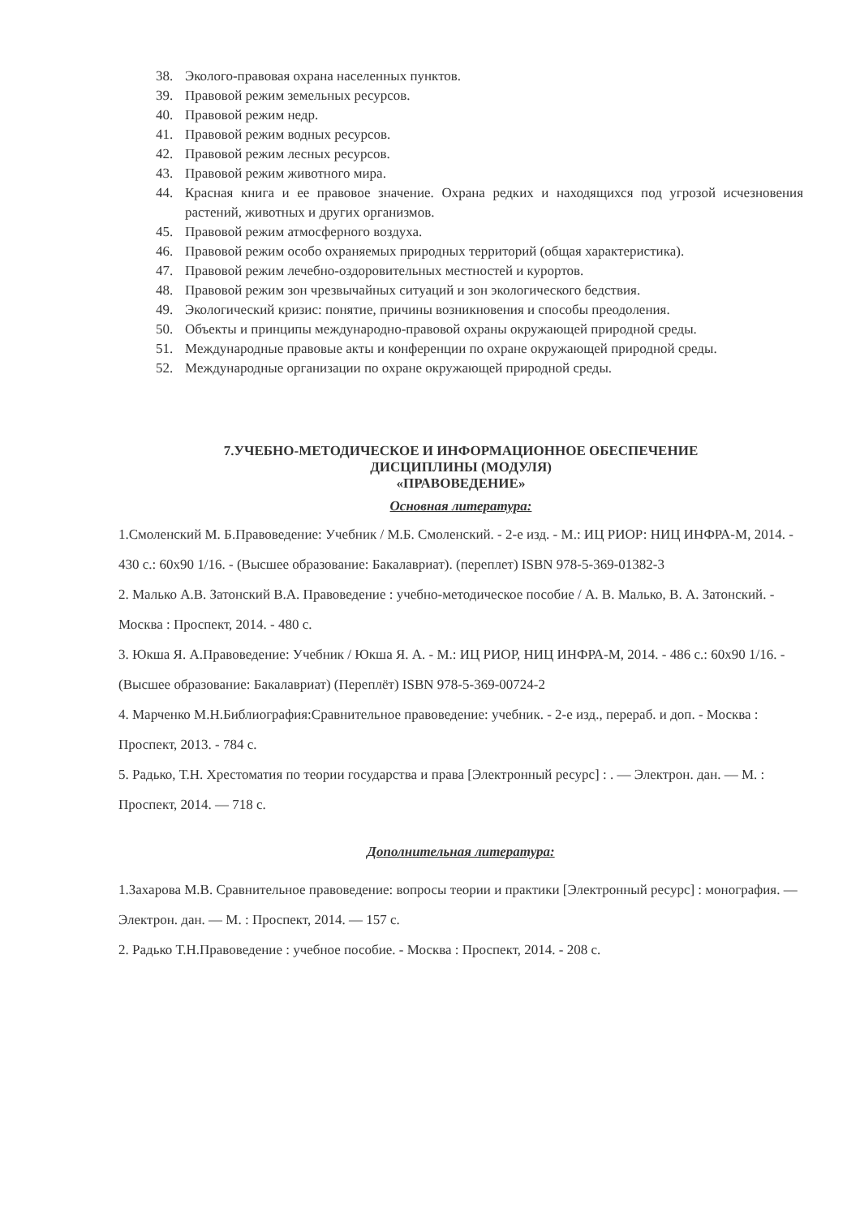38. Эколого-правовая охрана населенных пунктов.
39. Правовой режим земельных ресурсов.
40. Правовой режим недр.
41. Правовой режим водных ресурсов.
42. Правовой режим лесных ресурсов.
43. Правовой режим животного мира.
44. Красная книга и ее правовое значение. Охрана редких и находящихся под угрозой исчезновения растений, животных и других организмов.
45. Правовой режим атмосферного воздуха.
46. Правовой режим особо охраняемых природных территорий (общая характеристика).
47. Правовой режим лечебно-оздоровительных местностей и курортов.
48. Правовой режим зон чрезвычайных ситуаций и зон экологического бедствия.
49. Экологический кризис: понятие, причины возникновения и способы преодоления.
50. Объекты и принципы международно-правовой охраны окружающей природной среды.
51. Международные правовые акты и конференции по охране окружающей природной среды.
52. Международные организации по охране окружающей природной среды.
7.УЧЕБНО-МЕТОДИЧЕСКОЕ И ИНФОРМАЦИОННОЕ ОБЕСПЕЧЕНИЕ
ДИСЦИПЛИНЫ (МОДУЛЯ)
«ПРАВОВЕДЕНИЕ»
Основная литература:
1.Смоленский М. Б.Правоведение: Учебник / М.Б. Смоленский. - 2-е изд. - М.: ИЦ РИОР: НИЦ ИНФРА-М, 2014. - 430 с.: 60x90 1/16. - (Высшее образование: Бакалавриат). (переплет) ISBN 978-5-369-01382-3
2. Малько А.В. Затонский В.А. Правоведение : учебно-методическое пособие / А. В. Малько, В. А. Затонский. - Москва : Проспект, 2014. - 480 с.
3. Юкша Я. А.Правоведение: Учебник / Юкша Я. А. - М.: ИЦ РИОР, НИЦ ИНФРА-М, 2014. - 486 с.: 60x90 1/16. - (Высшее образование: Бакалавриат) (Переплёт) ISBN 978-5-369-00724-2
4. Марченко М.Н.Библиография:Сравнительное правоведение: учебник. - 2-е изд., перераб. и доп. - Москва : Проспект, 2013. - 784 с.
5. Радько, Т.Н. Хрестоматия по теории государства и права [Электронный ресурс] : . — Электрон. дан. — М. : Проспект, 2014. — 718 с.
Дополнительная литература:
1.Захарова М.В. Сравнительное правоведение: вопросы теории и практики [Электронный ресурс] : монография. — Электрон. дан. — М. : Проспект, 2014. — 157 с.
2. Радько Т.Н.Правоведение : учебное пособие. - Москва : Проспект, 2014. - 208 с.